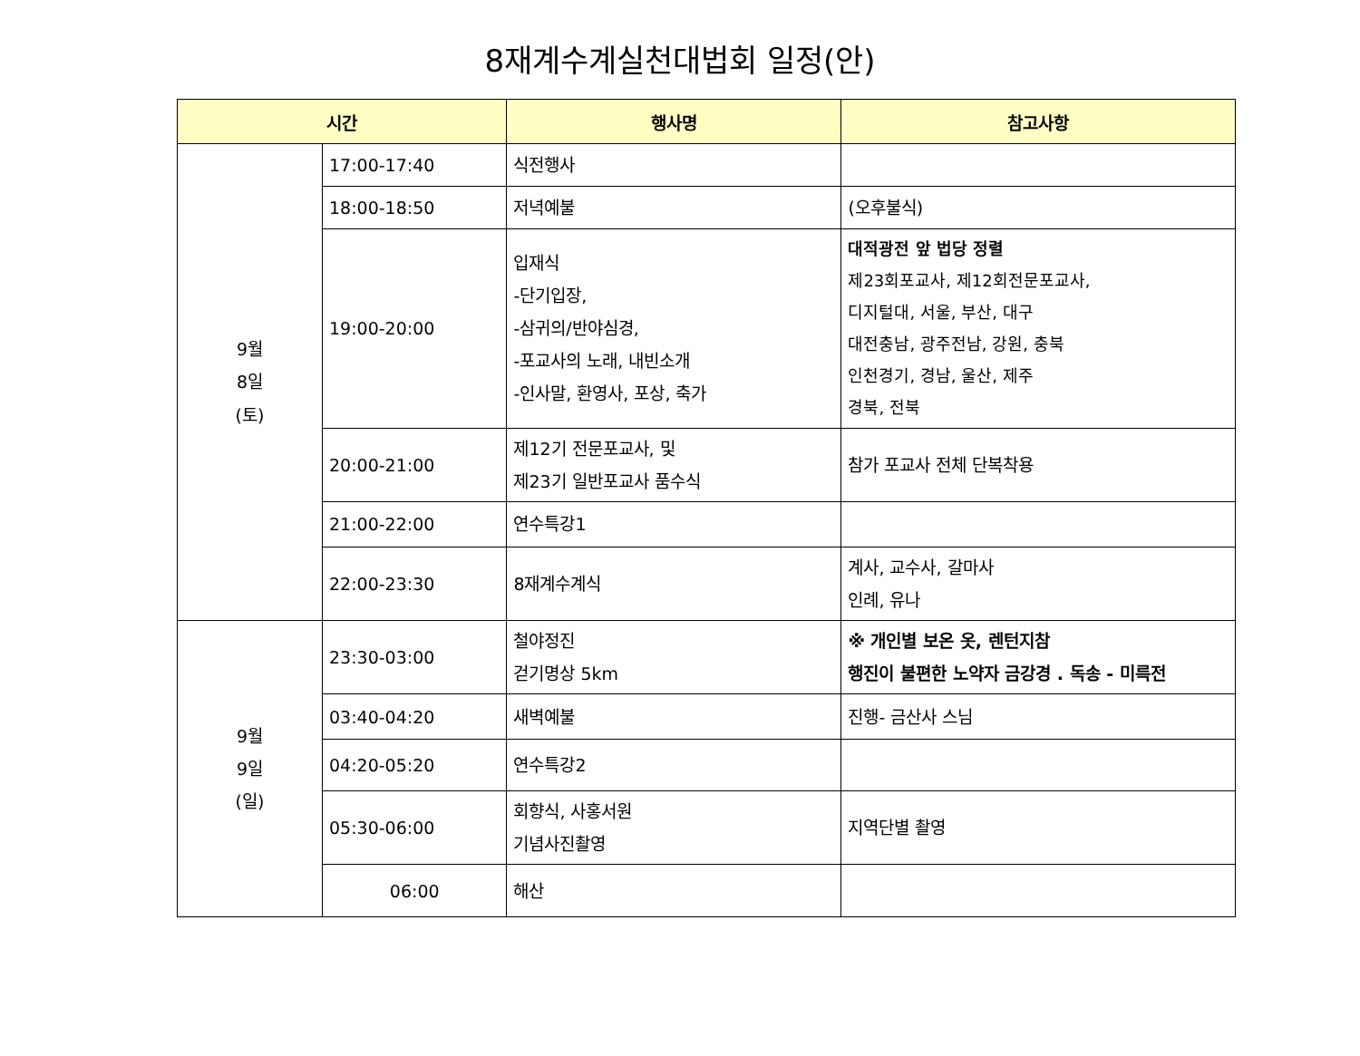8재계수계실천대법회 일정(안)
| 시간 | | 행사명 | 참고사항 |
| --- | --- | --- | --- |
| 9월 8일 (토) | 17:00-17:40 | 식전행사 | |
| | 18:00-18:50 | 저녁예불 | (오후불식) |
| | 19:00-20:00 | 입재식 -단기입장, -삼귀의/반야심경, -포교사의 노래, 내빈소개 -인사말, 환영사, 포상, 축가 | 대적광전 앞 법당 정렬 제23회포교사, 제12회전문포교사, 디지털대, 서울, 부산, 대구 대전충남, 광주전남, 강원, 충북 인천경기, 경남, 울산, 제주 경북, 전북 |
| | 20:00-21:00 | 제12기 전문포교사, 및 제23기 일반포교사 품수식 | 참가 포교사 전체 단복착용 |
| | 21:00-22:00 | 연수특강1 | |
| | 22:00-23:30 | 8재계수계식 | 계사, 교수사, 갈마사 인례, 유나 |
| 9월 9일 (일) | 23:30-03:00 | 철야정진 걷기명상 5km | ※ 개인별 보온 옷, 렌턴지참 행진이 불편한 노약자 금강경 . 독송 - 미륵전 |
| | 03:40-04:20 | 새벽예불 | 진행- 금산사 스님 |
| | 04:20-05:20 | 연수특강2 | |
| | 05:30-06:00 | 회향식, 사홍서원 기념사진촬영 | 지역단별 촬영 |
| | 06:00 | 해산 | |